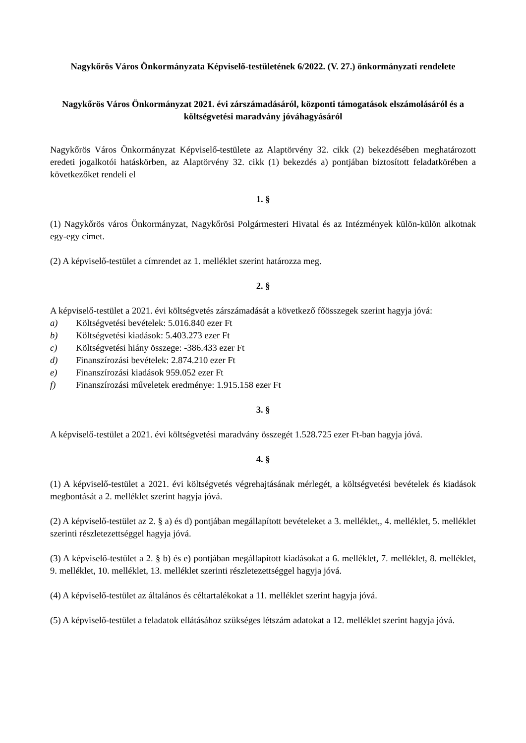Nagykőrös Város Önkormányzata Képviselő-testületének 6/2022. (V. 27.) önkormányzati rendelete
Nagykőrös Város Önkormányzat 2021. évi zárszámadásáról, központi támogatások elszámolásáról és a költségvetési maradvány jóváhagyásáról
Nagykőrös Város Önkormányzat Képviselő-testülete az Alaptörvény 32. cikk (2) bekezdésében meghatározott eredeti jogalkotói hatáskörben, az Alaptörvény 32. cikk (1) bekezdés a) pontjában biztosított feladatkörében a következőket rendeli el
1. §
(1) Nagykőrös város Önkormányzat, Nagykőrösi Polgármesteri Hivatal és az Intézmények külön-külön alkotnak egy-egy címet.
(2) A képviselő-testület a címrendet az 1. melléklet szerint határozza meg.
2. §
A képviselő-testület a 2021. évi költségvetés zárszámadását a következő főösszegek szerint hagyja jóvá:
a) Költségvetési bevételek: 5.016.840 ezer Ft
b) Költségvetési kiadások: 5.403.273 ezer Ft
c) Költségvetési hiány összege: -386.433 ezer Ft
d) Finanszírozási bevételek: 2.874.210 ezer Ft
e) Finanszírozási kiadások 959.052 ezer Ft
f) Finanszírozási műveletek eredménye: 1.915.158 ezer Ft
3. §
A képviselő-testület a 2021. évi költségvetési maradvány összegét 1.528.725 ezer Ft-ban hagyja jóvá.
4. §
(1) A képviselő-testület a 2021. évi költségvetés végrehajtásának mérlegét, a költségvetési bevételek és kiadások megbontását a 2. melléklet szerint hagyja jóvá.
(2) A képviselő-testület az 2. § a) és d) pontjában megállapított bevételeket a 3. melléklet,, 4. melléklet, 5. melléklet szerinti részletezettséggel hagyja jóvá.
(3) A képviselő-testület a 2. § b) és e) pontjában megállapított kiadásokat a 6. melléklet, 7. melléklet, 8. melléklet, 9. melléklet, 10. melléklet, 13. melléklet szerinti részletezettséggel hagyja jóvá.
(4) A képviselő-testület az általános és céltartalékokat a 11. melléklet szerint hagyja jóvá.
(5) A képviselő-testület a feladatok ellátásához szükséges létszám adatokat a 12. melléklet szerint hagyja jóvá.